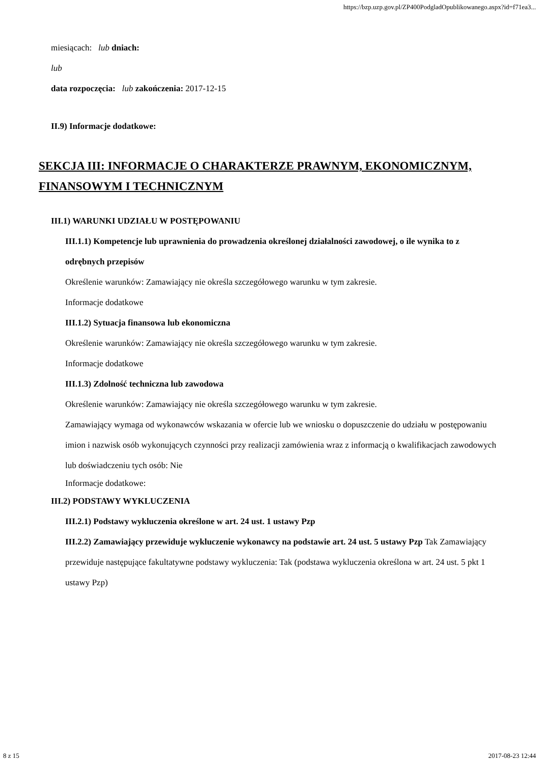https://bzp.uzp.gov.pl/ZP400PodgladOpublikowanego.aspx?id=f71ea3...
miesiącach: lub dniach:
lub
data rozpoczęcia: lub zakończenia: 2017-12-15
II.9) Informacje dodatkowe:
SEKCJA III: INFORMACJE O CHARAKTERZE PRAWNYM, EKONOMICZNYM, FINANSOWYM I TECHNICZNYM
III.1) WARUNKI UDZIAŁU W POSTĘPOWANIU
III.1.1) Kompetencje lub uprawnienia do prowadzenia określonej działalności zawodowej, o ile wynika to z odrębnych przepisów
Określenie warunków: Zamawiający nie określa szczegółowego warunku w tym zakresie.
Informacje dodatkowe
III.1.2) Sytuacja finansowa lub ekonomiczna
Określenie warunków: Zamawiający nie określa szczegółowego warunku w tym zakresie.
Informacje dodatkowe
III.1.3) Zdolność techniczna lub zawodowa
Określenie warunków: Zamawiający nie określa szczegółowego warunku w tym zakresie.
Zamawiający wymaga od wykonawców wskazania w ofercie lub we wniosku o dopuszczenie do udziału w postępowaniu imion i nazwisk osób wykonujących czynności przy realizacji zamówienia wraz z informacją o kwalifikacjach zawodowych lub doświadczeniu tych osób: Nie
Informacje dodatkowe:
III.2) PODSTAWY WYKLUCZENIA
III.2.1) Podstawy wykluczenia określone w art. 24 ust. 1 ustawy Pzp
III.2.2) Zamawiający przewiduje wykluczenie wykonawcy na podstawie art. 24 ust. 5 ustawy Pzp Tak Zamawiający przewiduje następujące fakultatywne podstawy wykluczenia: Tak (podstawa wykluczenia określona w art. 24 ust. 5 pkt 1 ustawy Pzp)
8 z 15 2017-08-23 12:44